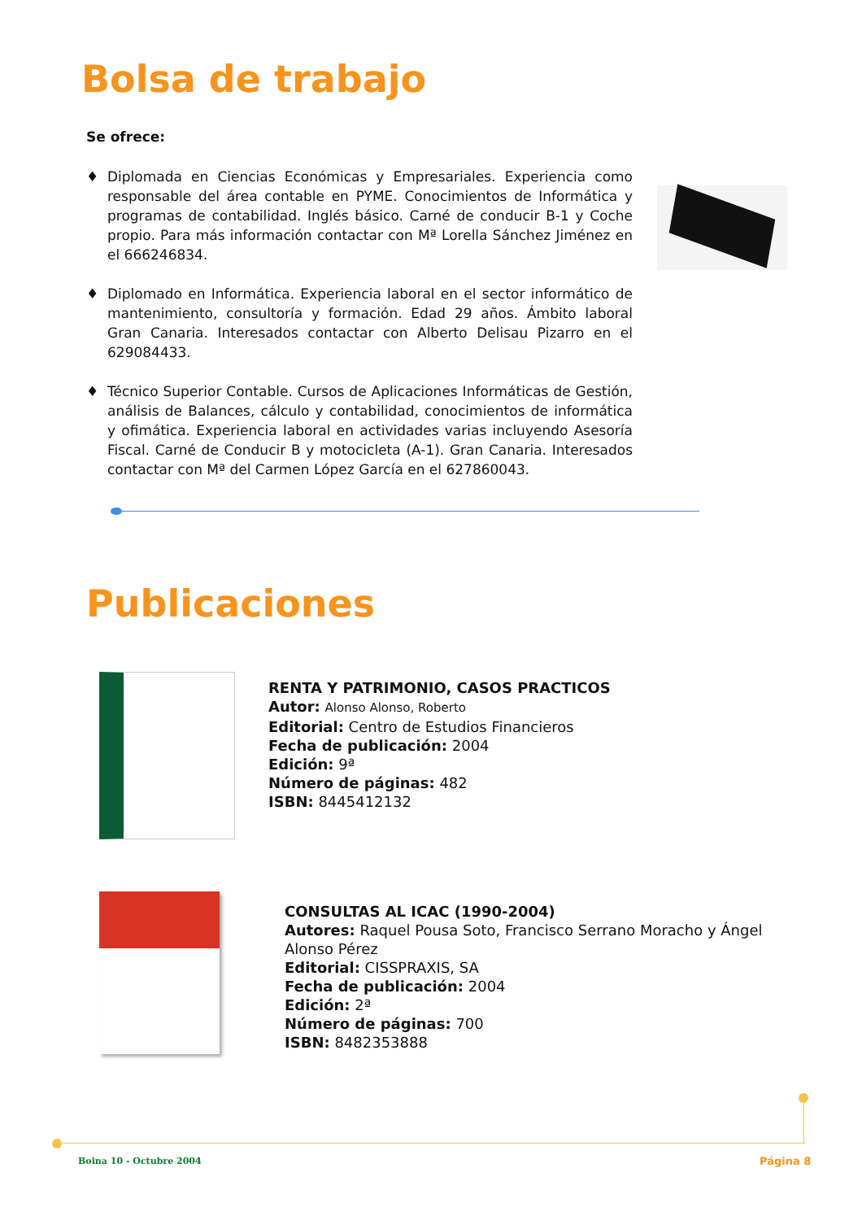Bolsa de trabajo
Se ofrece:
♦ Diplomada en Ciencias Económicas y Empresariales. Experiencia como responsable del área contable en PYME. Conocimientos de Informática y programas de contabilidad. Inglés básico. Carné de conducir B-1 y Coche propio. Para más información contactar con Mª Lorella Sánchez Jiménez en el 666246834.
♦ Diplomado en Informática. Experiencia laboral en el sector informático de mantenimiento, consultoría y formación. Edad 29 años. Ámbito laboral Gran Canaria. Interesados contactar con Alberto Delisau Pizarro en el 629084433.
♦ Técnico Superior Contable. Cursos de Aplicaciones Informáticas de Gestión, análisis de Balances, cálculo y contabilidad, conocimientos de informática y ofimática. Experiencia laboral en actividades varias incluyendo Asesoría Fiscal. Carné de Conducir B y motocicleta (A-1). Gran Canaria. Interesados contactar con Mª del Carmen López García en el 627860043.
Publicaciones
RENTA Y PATRIMONIO, CASOS PRACTICOS
Autor: Alonso Alonso, Roberto
Editorial: Centro de Estudios Financieros
Fecha de publicación: 2004
Edición: 9ª
Número de páginas: 482
ISBN: 8445412132
CONSULTAS AL ICAC (1990-2004)
Autores: Raquel Pousa Soto, Francisco Serrano Moracho y Ángel Alonso Pérez
Editorial: CISSPRAXIS, SA
Fecha de publicación: 2004
Edición: 2ª
Número de páginas: 700
ISBN: 8482353888
Boina 10 - Octubre 2004 Página 8